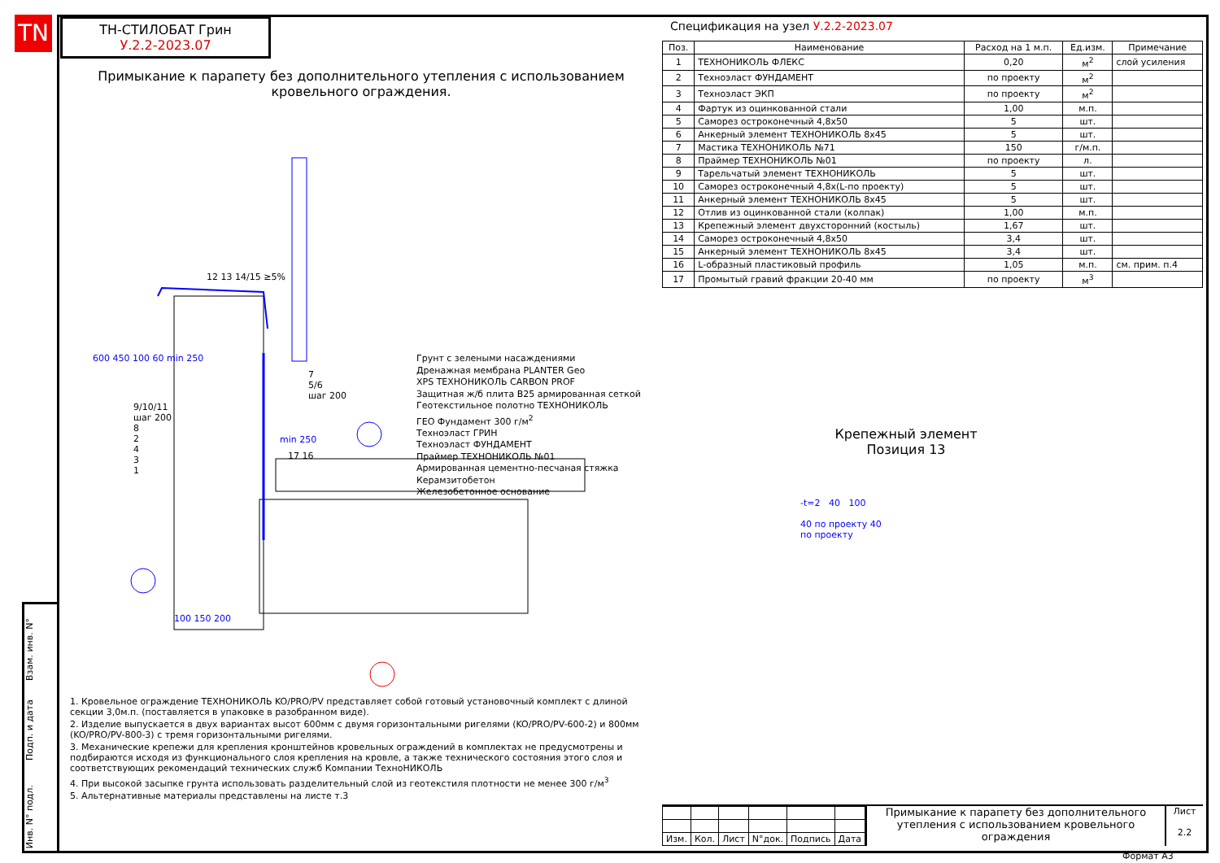TN
ТН-СТИЛОБАТ Грин
У.2.2-2023.07
Примыкание к парапету без дополнительного утепления с использованием
кровельного ограждения.
12 13 14/15 ≥5%
9/10/11
шаг 200
8
2
4
3
1
7
5/6
шаг 200
min 250
17 16
100 150 200
600 450 100 60 min 250
Грунт с зелеными насаждениями
Дренажная мембрана PLANTER Geo
XPS ТЕХНОНИКОЛЬ CARBON PROF
Защитная ж/б плита В25 армированная сеткой
Геотекстильное полотно ТЕХНОНИКОЛЬ
ГЕО Фундамент 300 г/м<sup>2</sup>
Техноэласт ГРИН
Техноэласт ФУНДАМЕНТ
Праймер ТЕХНОНИКОЛЬ №01
Армированная цементно-песчаная стяжка
Керамзитобетон
Железобетонное основание
1. Кровельное ограждение ТЕХНОНИКОЛЬ KO/PRO/PV представляет собой готовый установочный комплект с длиной секции 3,0м.п. (поставляется в упаковке в разобранном виде).
2. Изделие выпускается в двух вариантах высот 600мм с двумя горизонтальными ригелями (KO/PRO/PV-600-2) и 800мм (KO/PRO/PV-800-3) с тремя горизонтальными ригелями.
3. Механические крепежи для крепления кронштейнов кровельных ограждений в комплектах не предусмотрены и подбираются исходя из функционального слоя крепления на кровле, а также технического состояния этого слоя и соответствующих рекомендаций технических служб Компании ТехноНИКОЛЬ
4. При высокой засыпке грунта использовать разделительный слой из геотекстиля плотности не менее 300 г/м<sup>3</sup>
5. Альтернативные материалы представлены на листе т.3
Спецификация на узел У.2.2-2023.07
| Поз. | Наименование | Расход на 1 м.п. | Ед.изм. | Примечание |
| --- | --- | --- | --- | --- |
| 1 | ТЕХНОНИКОЛЬ ФЛЕКС | 0,20 | м<sup>2</sup> | слой усиления |
| 2 | Техноэласт ФУНДАМЕНТ | по проекту | м<sup>2</sup> | |
| 3 | Техноэласт ЭКП | по проекту | м<sup>2</sup> | |
| 4 | Фартук из оцинкованной стали | 1,00 | м.п. | |
| 5 | Саморез остроконечный 4,8х50 | 5 | шт. | |
| 6 | Анкерный элемент ТЕХНОНИКОЛЬ 8х45 | 5 | шт. | |
| 7 | Мастика ТЕХНОНИКОЛЬ №71 | 150 | г/м.п. | |
| 8 | Праймер ТЕХНОНИКОЛЬ №01 | по проекту | л. | |
| 9 | Тарельчатый элемент ТЕХНОНИКОЛЬ | 5 | шт. | |
| 10 | Саморез остроконечный 4,8х(L-по проекту) | 5 | шт. | |
| 11 | Анкерный элемент ТЕХНОНИКОЛЬ 8х45 | 5 | шт. | |
| 12 | Отлив из оцинкованной стали (колпак) | 1,00 | м.п. | |
| 13 | Крепежный элемент двухсторонний (костыль) | 1,67 | шт. | |
| 14 | Саморез остроконечный 4,8х50 | 3,4 | шт. | |
| 15 | Анкерный элемент ТЕХНОНИКОЛЬ 8х45 | 3,4 | шт. | |
| 16 | L-образный пластиковый профиль | 1,05 | м.п. | см. прим. п.4 |
| 17 | Промытый гравий фракции 20-40 мм | по проекту | м<sup>3</sup> | |
Крепежный элемент
Позиция 13
-t=2 40 100
40 по проекту 40
по проекту
| Изм. | Кол. | Лист | N°док. | Подпись | Дата |
Примыкание к парапету без дополнительного утепления с использованием кровельного ограждения
Лист
2.2
Формат А3
Взам. инв. N°
Подп. и дата
Инв. N° подл.